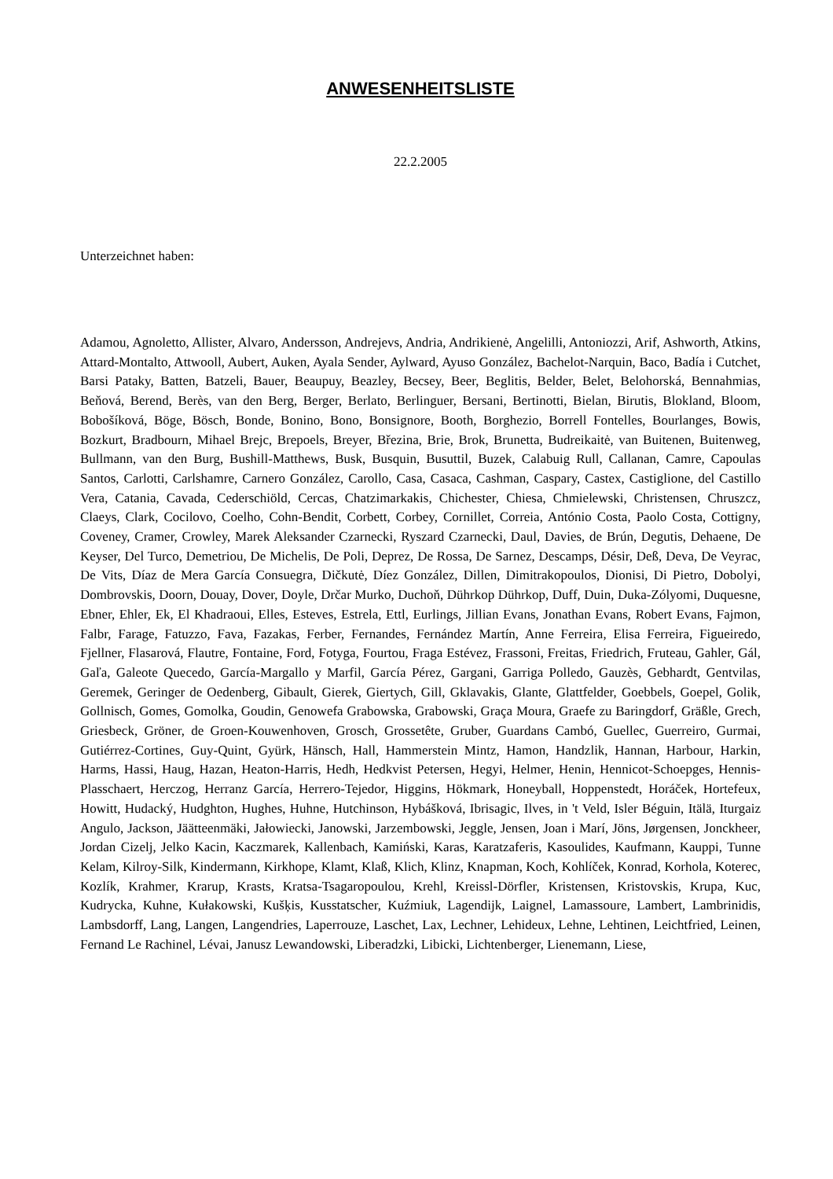ANWESENHEITSLISTE
22.2.2005
Unterzeichnet haben:
Adamou, Agnoletto, Allister, Alvaro, Andersson, Andrejevs, Andria, Andrikienė, Angelilli, Antoniozzi, Arif, Ashworth, Atkins, Attard-Montalto, Attwooll, Aubert, Auken, Ayala Sender, Aylward, Ayuso González, Bachelot-Narquin, Baco, Badía i Cutchet, Barsi Pataky, Batten, Batzeli, Bauer, Beaupuy, Beazley, Becsey, Beer, Beglitis, Belder, Belet, Belohorská, Bennahmias, Beňová, Berend, Berès, van den Berg, Berger, Berlato, Berlinguer, Bersani, Bertinotti, Bielan, Birutis, Blokland, Bloom, Bobošíková, Böge, Bösch, Bonde, Bonino, Bono, Bonsignore, Booth, Borghezio, Borrell Fontelles, Bourlanges, Bowis, Bozkurt, Bradbourn, Mihael Brejc, Brepoels, Breyer, Březina, Brie, Brok, Brunetta, Budreikaitė, van Buitenen, Buitenweg, Bullmann, van den Burg, Bushill-Matthews, Busk, Busquin, Busuttil, Buzek, Calabuig Rull, Callanan, Camre, Capoulas Santos, Carlotti, Carlshamre, Carnero González, Carollo, Casa, Casaca, Cashman, Caspary, Castex, Castiglione, del Castillo Vera, Catania, Cavada, Cederschiöld, Cercas, Chatzimarkakis, Chichester, Chiesa, Chmielewski, Christensen, Chruszcz, Claeys, Clark, Cocilovo, Coelho, Cohn-Bendit, Corbett, Corbey, Cornillet, Correia, António Costa, Paolo Costa, Cottigny, Coveney, Cramer, Crowley, Marek Aleksander Czarnecki, Ryszard Czarnecki, Daul, Davies, de Brún, Degutis, Dehaene, De Keyser, Del Turco, Demetriou, De Michelis, De Poli, Deprez, De Rossa, De Sarnez, Descamps, Désir, Deß, Deva, De Veyrac, De Vits, Díaz de Mera García Consuegra, Dičkutė, Díez González, Dillen, Dimitrakopoulos, Dionisi, Di Pietro, Dobolyi, Dombrovskis, Doorn, Douay, Dover, Doyle, Drčar Murko, Duchoň, Dührkop Dührkop, Duff, Duin, Duka-Zólyomi, Duquesne, Ebner, Ehler, Ek, El Khadraoui, Elles, Esteves, Estrela, Ettl, Eurlings, Jillian Evans, Jonathan Evans, Robert Evans, Fajmon, Falbr, Farage, Fatuzzo, Fava, Fazakas, Ferber, Fernandes, Fernández Martín, Anne Ferreira, Elisa Ferreira, Figueiredo, Fjellner, Flasarová, Flautre, Fontaine, Ford, Fotyga, Fourtou, Fraga Estévez, Frassoni, Freitas, Friedrich, Fruteau, Gahler, Gál, Gaľa, Galeote Quecedo, García-Margallo y Marfil, García Pérez, Gargani, Garriga Polledo, Gauzès, Gebhardt, Gentvilas, Geremek, Geringer de Oedenberg, Gibault, Gierek, Giertych, Gill, Gklavakis, Glante, Glattfelder, Goebbels, Goepel, Golik, Gollnisch, Gomes, Gomolka, Goudin, Genowefa Grabowska, Grabowski, Graça Moura, Graefe zu Baringdorf, Gräßle, Grech, Griesbeck, Gröner, de Groen-Kouwenhoven, Grosch, Grossetête, Gruber, Guardans Cambó, Guellec, Guerreiro, Gurmai, Gutiérrez-Cortines, Guy-Quint, Gyürk, Hänsch, Hall, Hammerstein Mintz, Hamon, Handzlik, Hannan, Harbour, Harkin, Harms, Hassi, Haug, Hazan, Heaton-Harris, Hedh, Hedkvist Petersen, Hegyi, Helmer, Henin, Hennicot-Schoepges, Hennis-Plasschaert, Herczog, Herranz García, Herrero-Tejedor, Higgins, Hökmark, Honeyball, Hoppenstedt, Horáček, Hortefeux, Howitt, Hudacký, Hudghton, Hughes, Huhne, Hutchinson, Hybášková, Ibrisagic, Ilves, in 't Veld, Isler Béguin, Itälä, Iturgaiz Angulo, Jackson, Jäätteenmäki, Jałowiecki, Janowski, Jarzembowski, Jeggle, Jensen, Joan i Marí, Jöns, Jørgensen, Jonckheer, Jordan Cizelj, Jelko Kacin, Kaczmarek, Kallenbach, Kamiński, Karas, Karatzaferis, Kasoulides, Kaufmann, Kauppi, Tunne Kelam, Kilroy-Silk, Kindermann, Kirkhope, Klamt, Klaß, Klich, Klinz, Knapman, Koch, Kohlíček, Konrad, Korhola, Koterec, Kozlík, Krahmer, Krarup, Krasts, Kratsa-Tsagaropoulou, Krehl, Kreissl-Dörfler, Kristensen, Kristovskis, Krupa, Kuc, Kudrycka, Kuhne, Kułakowski, Kušķis, Kusstatscher, Kuźmiuk, Lagendijk, Laignel, Lamassoure, Lambert, Lambrinidis, Lambsdorff, Lang, Langen, Langendries, Laperrouze, Laschet, Lax, Lechner, Lehideux, Lehne, Lehtinen, Leichtfried, Leinen, Fernand Le Rachinel, Lévai, Janusz Lewandowski, Liberadzki, Libicki, Lichtenberger, Lienemann, Liese,